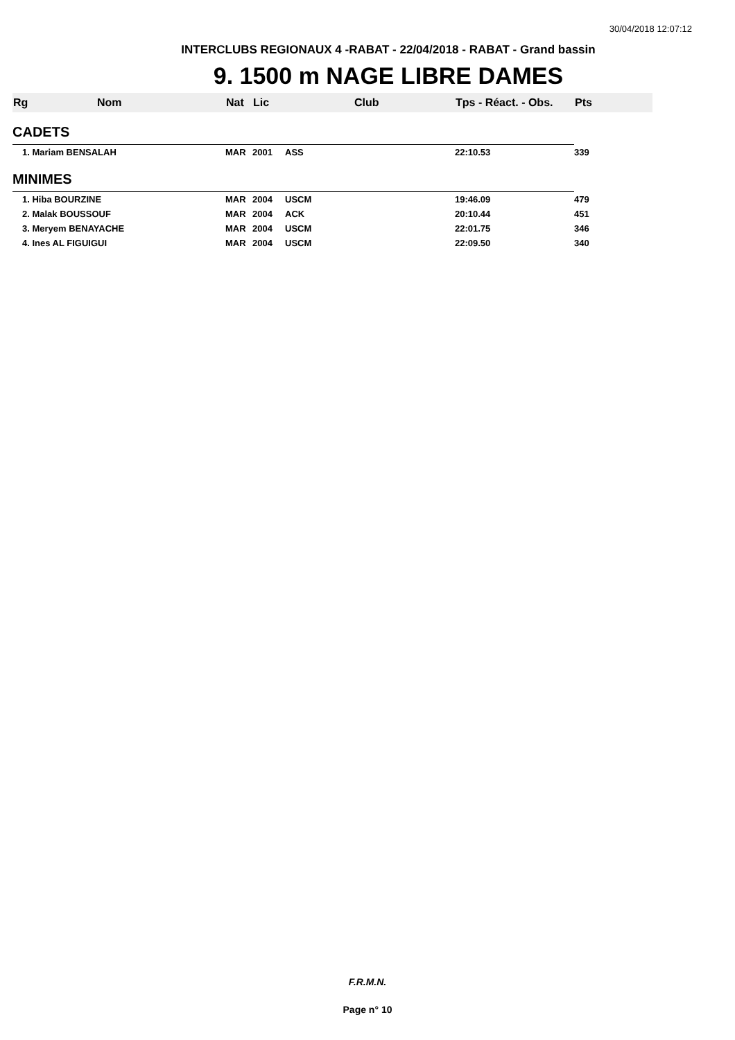30/04/2018 12:07:12
INTERCLUBS REGIONAUX 4 -RABAT - 22/04/2018 - RABAT - Grand bassin
9. 1500 m NAGE LIBRE DAMES
| Rg | Nom | Nat | Lic | Club | Tps - Réact. - Obs. | Pts |
| --- | --- | --- | --- | --- | --- | --- |
| CADETS | | | | | | |
| 1. Mariam BENSALAH | | MAR | 2001 | ASS | 22:10.53 | 339 |
| MINIMES | | | | | | |
| 1. Hiba BOURZINE | | MAR | 2004 | USCM | 19:46.09 | 479 |
| 2. Malak BOUSSOUF | | MAR | 2004 | ACK | 20:10.44 | 451 |
| 3. Meryem BENAYACHE | | MAR | 2004 | USCM | 22:01.75 | 346 |
| 4. Ines AL FIGUIGUI | | MAR | 2004 | USCM | 22:09.50 | 340 |
F.R.M.N.
Page n° 10